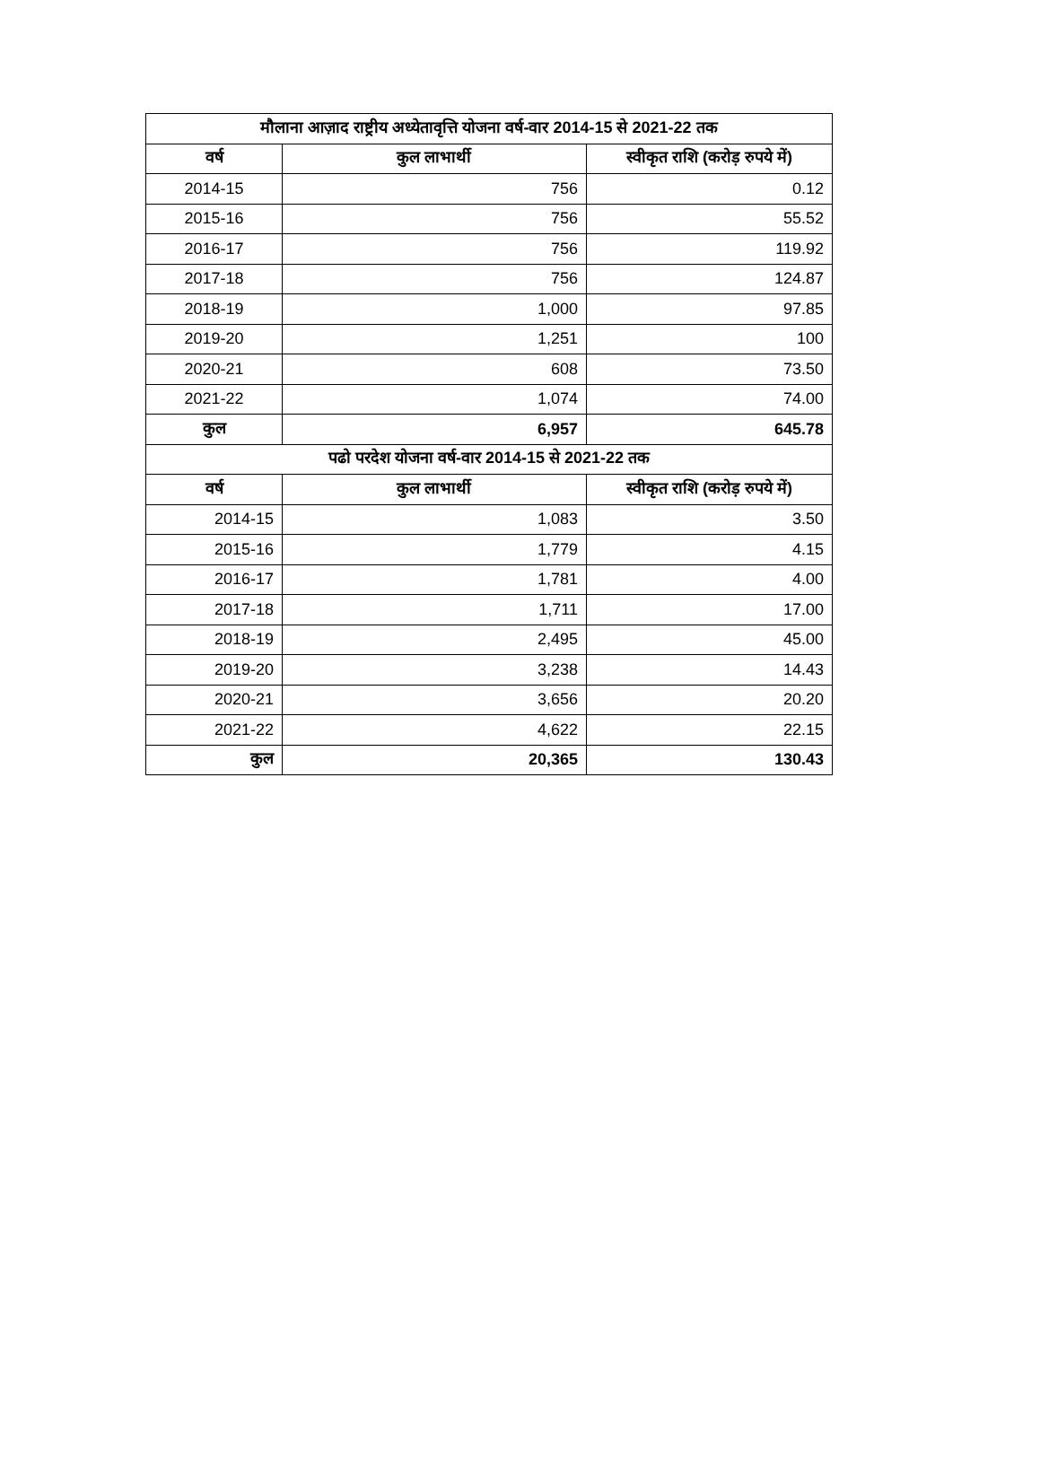| मौलाना आज़ाद राष्ट्रीय अध्येतावृत्ति योजना वर्ष-वार 2014-15 से 2021-22 तक | | |
| --- | --- | --- |
| वर्ष | कुल लाभार्थी | स्वीकृत राशि (करोड़ रुपये में) |
| 2014-15 | 756 | 0.12 |
| 2015-16 | 756 | 55.52 |
| 2016-17 | 756 | 119.92 |
| 2017-18 | 756 | 124.87 |
| 2018-19 | 1,000 | 97.85 |
| 2019-20 | 1,251 | 100 |
| 2020-21 | 608 | 73.50 |
| 2021-22 | 1,074 | 74.00 |
| कुल | 6,957 | 645.78 |
| पढो परदेश योजना वर्ष-वार 2014-15 से 2021-22 तक | | |
| वर्ष | कुल लाभार्थी | स्वीकृत राशि (करोड़ रुपये में) |
| 2014-15 | 1,083 | 3.50 |
| 2015-16 | 1,779 | 4.15 |
| 2016-17 | 1,781 | 4.00 |
| 2017-18 | 1,711 | 17.00 |
| 2018-19 | 2,495 | 45.00 |
| 2019-20 | 3,238 | 14.43 |
| 2020-21 | 3,656 | 20.20 |
| 2021-22 | 4,622 | 22.15 |
| कुल | 20,365 | 130.43 |